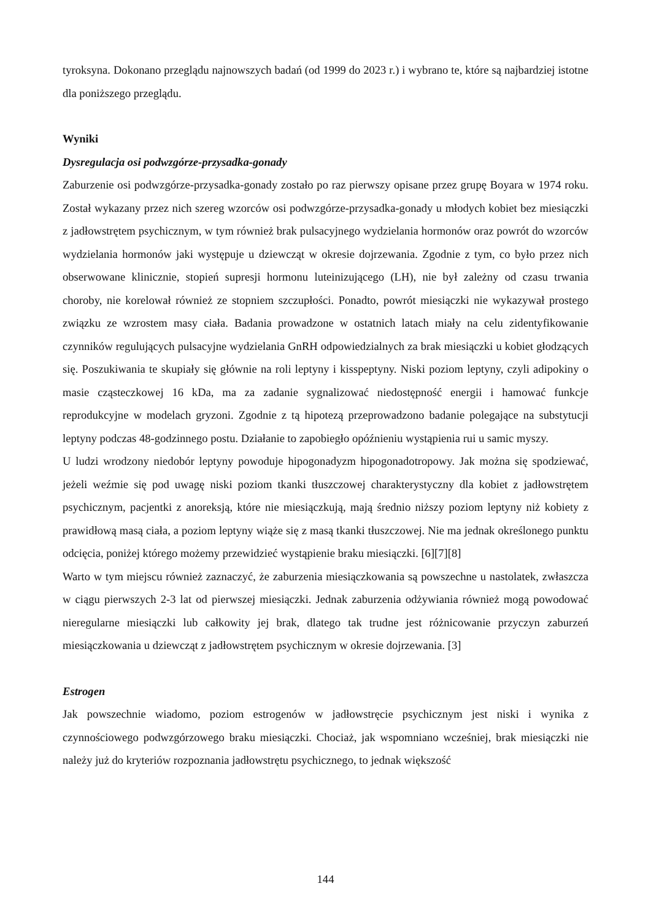tyroksyna. Dokonano przeglądu najnowszych badań (od 1999 do 2023 r.) i wybrano te, które są najbardziej istotne dla poniższego przeglądu.
Wyniki
Dysregulacja osi podwzgórze-przysadka-gonady
Zaburzenie osi podwzgórze-przysadka-gonady zostało po raz pierwszy opisane przez grupę Boyara w 1974 roku. Został wykazany przez nich szereg wzorców osi podwzgórze-przysadka-gonady u młodych kobiet bez miesiączki z jadłowstrętem psychicznym, w tym również brak pulsacyjnego wydzielania hormonów oraz powrót do wzorców wydzielania hormonów jaki występuje u dziewcząt w okresie dojrzewania. Zgodnie z tym, co było przez nich obserwowane klinicznie, stopień supresji hormonu luteinizującego (LH), nie był zależny od czasu trwania choroby, nie korelował również ze stopniem szczupłości. Ponadto, powrót miesiączki nie wykazywał prostego związku ze wzrostem masy ciała. Badania prowadzone w ostatnich latach miały na celu zidentyfikowanie czynników regulujących pulsacyjne wydzielania GnRH odpowiedzialnych za brak miesiączki u kobiet głodzących się. Poszukiwania te skupiały się głównie na roli leptyny i kisspeptyny. Niski poziom leptyny, czyli adipokiny o masie cząsteczkowej 16 kDa, ma za zadanie sygnalizować niedostępność energii i hamować funkcje reprodukcyjne w modelach gryzoni. Zgodnie z tą hipotezą przeprowadzono badanie polegające na substytucji leptyny podczas 48-godzinnego postu. Działanie to zapobiegło opóźnieniu wystąpienia rui u samic myszy.
U ludzi wrodzony niedobór leptyny powoduje hipogonadyzm hipogonadotropowy. Jak można się spodziewać, jeżeli weźmie się pod uwagę niski poziom tkanki tłuszczowej charakterystyczny dla kobiet z jadłowstrętem psychicznym, pacjentki z anoreksją, które nie miesiączkują, mają średnio niższy poziom leptyny niż kobiety z prawidłową masą ciała, a poziom leptyny wiąże się z masą tkanki tłuszczowej. Nie ma jednak określonego punktu odcięcia, poniżej którego możemy przewidzieć wystąpienie braku miesiączki. [6][7][8]
Warto w tym miejscu również zaznaczyć, że zaburzenia miesiączkowania są powszechne u nastolatek, zwłaszcza w ciągu pierwszych 2-3 lat od pierwszej miesiączki. Jednak zaburzenia odżywiania również mogą powodować nieregularne miesiączki lub całkowity jej brak, dlatego tak trudne jest różnicowanie przyczyn zaburzeń miesiączkowania u dziewcząt z jadłowstrętem psychicznym w okresie dojrzewania. [3]
Estrogen
Jak powszechnie wiadomo, poziom estrogenów w jadłowstręcie psychicznym jest niski i wynika z czynnościowego podwzgórzowego braku miesiączki. Chociaż, jak wspomniano wcześniej, brak miesiączki nie należy już do kryteriów rozpoznania jadłowstrętu psychicznego, to jednak większość
144